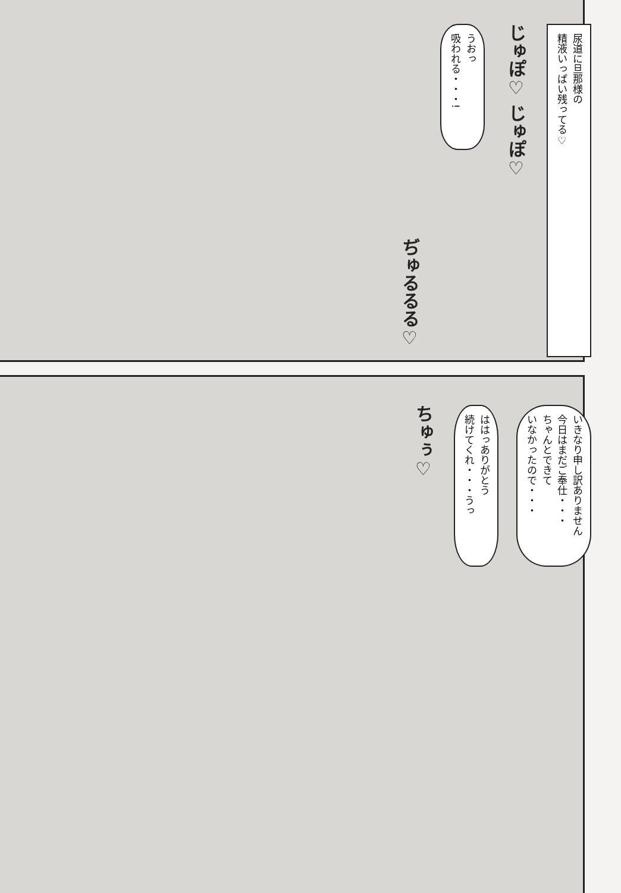尿道に旦那様の
精液いっぱい残ってる♡
じゅぽ♡ じゅぽ♡
うおっ
吸われる・・・!
ぢゅるるる♡
いきなり申し訳ありません
今日はまだご奉仕・・・
ちゃんとできて
いなかったので・・・
ははっありがとう
続けてくれ・・・うっ
ちゅぅ♡